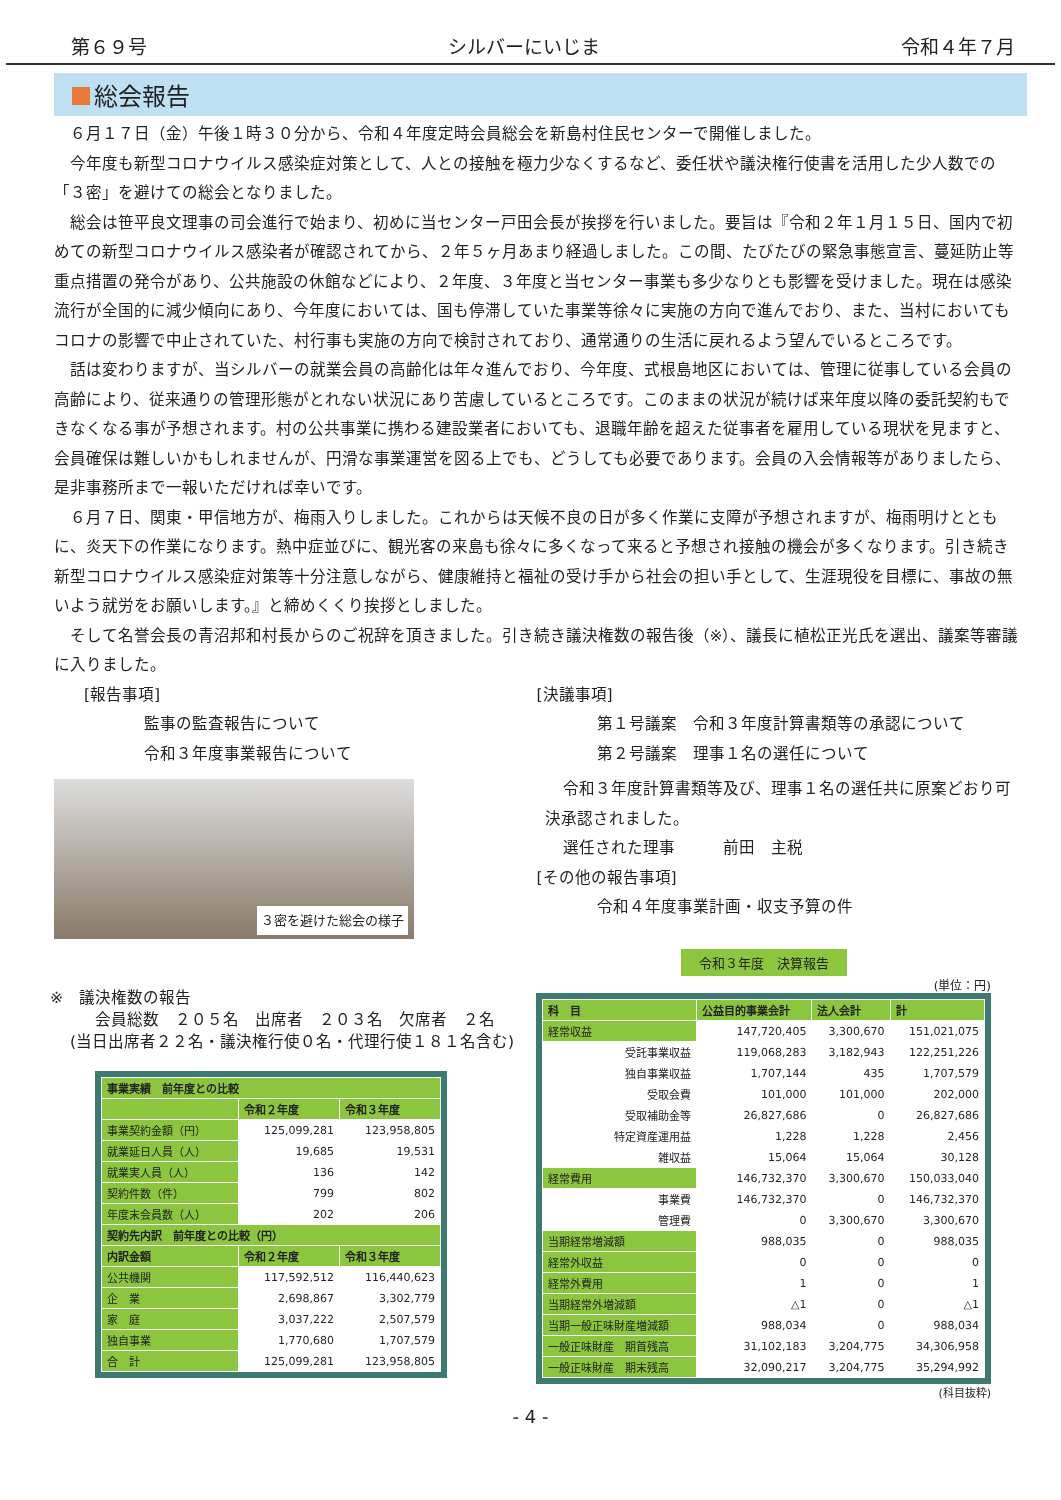第６９号 シルバーにいじま 令和４年７月
総会報告
６月１７日（金）午後１時３０分から、令和４年度定時会員総会を新島村住民センターで開催しました。
今年度も新型コロナウイルス感染症対策として、人との接触を極力少なくするなど、委任状や議決権行使書を活用した少人数での「３密」を避けての総会となりました。
総会は笹平良文理事の司会進行で始まり、初めに当センター戸田会長が挨拶を行いました。要旨は『令和２年１月１５日、国内で初めての新型コロナウイルス感染者が確認されてから、２年５ヶ月あまり経過しました。この間、たびたびの緊急事態宣言、蔓延防止等重点措置の発令があり、公共施設の休館などにより、２年度、３年度と当センター事業も多少なりとも影響を受けました。現在は感染流行が全国的に減少傾向にあり、今年度においては、国も停滞していた事業等徐々に実施の方向で進んでおり、また、当村においてもコロナの影響で中止されていた、村行事も実施の方向で検討されており、通常通りの生活に戻れるよう望んでいるところです。
話は変わりますが、当シルバーの就業会員の高齢化は年々進んでおり、今年度、式根島地区においては、管理に従事している会員の高齢により、従来通りの管理形態がとれない状況にあり苦慮しているところです。このままの状況が続けば来年度以降の委託契約もできなくなる事が予想されます。村の公共事業に携わる建設業者においても、退職年齢を超えた従事者を雇用している現状を見ますと、会員確保は難しいかもしれませんが、円滑な事業運営を図る上でも、どうしても必要であります。会員の入会情報等がありましたら、是非事務所まで一報いただければ幸いです。
６月７日、関東・甲信地方が、梅雨入りしました。これからは天候不良の日が多く作業に支障が予想されますが、梅雨明けとともに、炎天下の作業になります。熱中症並びに、観光客の来島も徐々に多くなって来ると予想され接触の機会が多くなります。引き続き新型コロナウイルス感染症対策等十分注意しながら、健康維持と福祉の受け手から社会の担い手として、生涯現役を目標に、事故の無いよう就労をお願いします。』と締めくくり挨拶としました。
そして名誉会長の青沼邦和村長からのご祝辞を頂きました。引き続き議決権数の報告後（※）、議長に植松正光氏を選出、議案等審議に入りました。
[報告事項]
監事の監査報告について
令和３年度事業報告について
３密を避けた総会の様子
[決議事項]
第１号議案　令和３年度計算書類等の承認について
第２号議案　理事１名の選任について
令和３年度計算書類等及び、理事１名の選任共に原案どおり可
決承認されました。
選任された理事　　　前田　主税
[その他の報告事項]
令和４年度事業計画・収支予算の件
※　議決権数の報告
会員総数　２０５名　出席者　２０３名　欠席者　２名
(当日出席者２２名・議決権行使０名・代理行使１８１名含む)
| 事業実績 前年度との比較 | | |
| --- | --- | --- |
| | 令和２年度 | 令和３年度 |
| 事業契約金額（円） | 125,099,281 | 123,958,805 |
| 就業延日人員（人） | 19,685 | 19,531 |
| 就業実人員（人） | 136 | 142 |
| 契約件数（件） | 799 | 802 |
| 年度末会員数（人） | 202 | 206 |
| 契約先内訳 前年度との比較（円） | | |
| 内訳金額 | 令和２年度 | 令和３年度 |
| 公共機関 | 117,592,512 | 116,440,623 |
| 企 業 | 2,698,867 | 3,302,779 |
| 家 庭 | 3,037,222 | 2,507,579 |
| 独自事業 | 1,770,680 | 1,707,579 |
| 合 計 | 125,099,281 | 123,958,805 |
令和３年度　決算報告
(単位：円)
| 科 目 | 公益目的事業会計 | 法人会計 | 計 |
| --- | --- | --- | --- |
| 経常収益 | 147,720,405 | 3,300,670 | 151,021,075 |
| 受託事業収益 | 119,068,283 | 3,182,943 | 122,251,226 |
| 独自事業収益 | 1,707,144 | 435 | 1,707,579 |
| 受取会費 | 101,000 | 101,000 | 202,000 |
| 受取補助金等 | 26,827,686 | 0 | 26,827,686 |
| 特定資産運用益 | 1,228 | 1,228 | 2,456 |
| 雑収益 | 15,064 | 15,064 | 30,128 |
| 経常費用 | 146,732,370 | 3,300,670 | 150,033,040 |
| 事業費 | 146,732,370 | 0 | 146,732,370 |
| 管理費 | 0 | 3,300,670 | 3,300,670 |
| 当期経常増減額 | 988,035 | 0 | 988,035 |
| 経常外収益 | 0 | 0 | 0 |
| 経常外費用 | 1 | 0 | 1 |
| 当期経常外増減額 | △1 | 0 | △1 |
| 当期一般正味財産増減額 | 988,034 | 0 | 988,034 |
| 一般正味財産 期首残高 | 31,102,183 | 3,204,775 | 34,306,958 |
| 一般正味財産 期末残高 | 32,090,217 | 3,204,775 | 35,294,992 |
(科目抜粋)
- 4 -